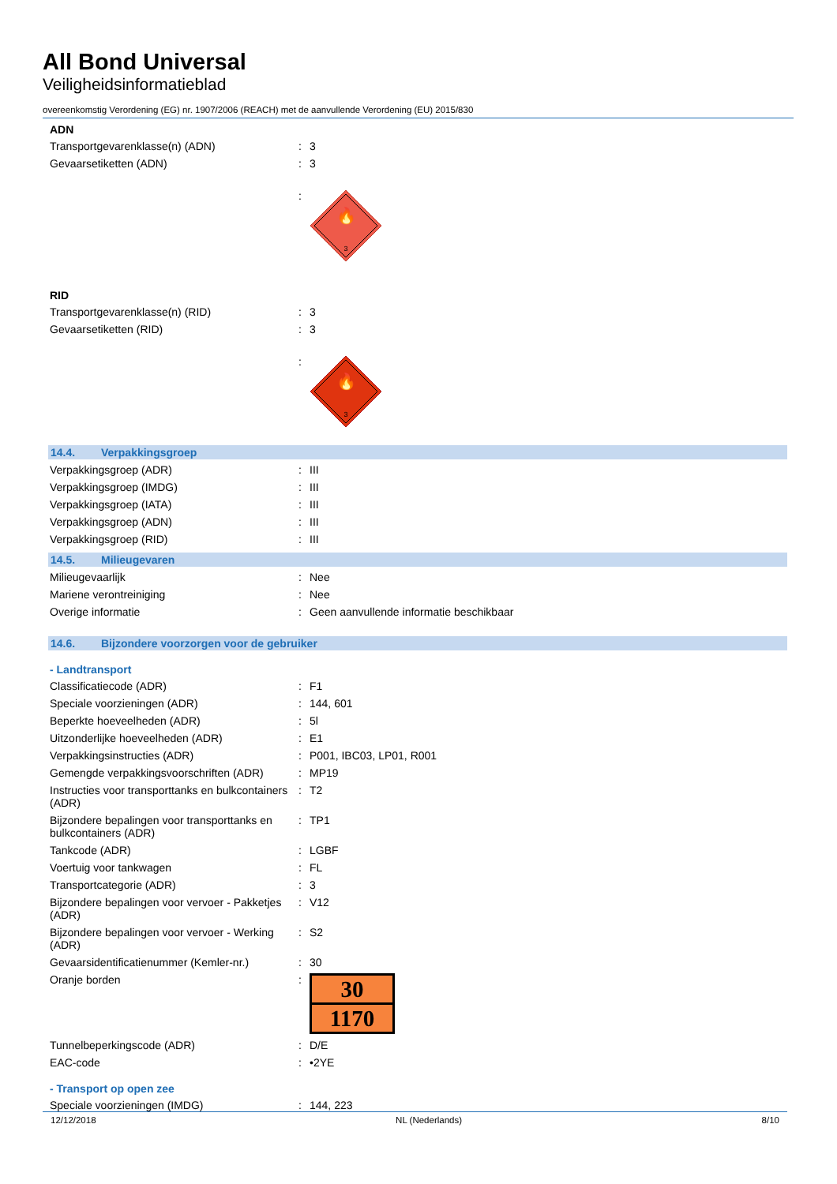All Bond Universal
Veiligheidsinformatieblad
overeenkomstig Verordening (EG) nr. 1907/2006 (REACH) met de aanvullende Verordening (EU) 2015/830
ADN
Transportgevarenklasse(n) (ADN) : 3
Gevaarsetiketten (ADN) : 3
:
🔥
3
RID
Transportgevarenklasse(n) (RID) : 3
Gevaarsetiketten (RID) : 3
:
🔥
3
14.4. Verpakkingsgroep
Verpakkingsgroep (ADR) : III
Verpakkingsgroep (IMDG) : III
Verpakkingsgroep (IATA) : III
Verpakkingsgroep (ADN) : III
Verpakkingsgroep (RID) : III
14.5. Milieugevaren
Milieugevaarlijk : Nee
Mariene verontreiniging : Nee
Overige informatie : Geen aanvullende informatie beschikbaar
14.6. Bijzondere voorzorgen voor de gebruiker
- Landtransport
Classificatiecode (ADR) : F1
Speciale voorzieningen (ADR) : 144, 601
Beperkte hoeveelheden (ADR) : 5l
Uitzonderlijke hoeveelheden (ADR) : E1
Verpakkingsinstructies (ADR) : P001, IBC03, LP01, R001
Gemengde verpakkingsvoorschriften (ADR)
: MP19
Instructies voor transporttanks en bulkcontainers (ADR)
: T2
Bijzondere bepalingen voor transporttanks en bulkcontainers (ADR)
: TP1
Tankcode (ADR) : LGBF
Voertuig voor tankwagen : FL
Transportcategorie (ADR) : 3
Bijzondere bepalingen voor vervoer - Pakketjes (ADR)
: V12
Bijzondere bepalingen voor vervoer - Werking (ADR)
: S2
Gevaarsidentificatienummer (Kemler-nr.)
: 30
Oranje borden :
30
1170
Tunnelbeperkingscode (ADR) : D/E
EAC-code : •2YE
- Transport op open zee
Speciale voorzieningen (IMDG) : 144, 223
12/12/2018 NL (Nederlands) 8/10